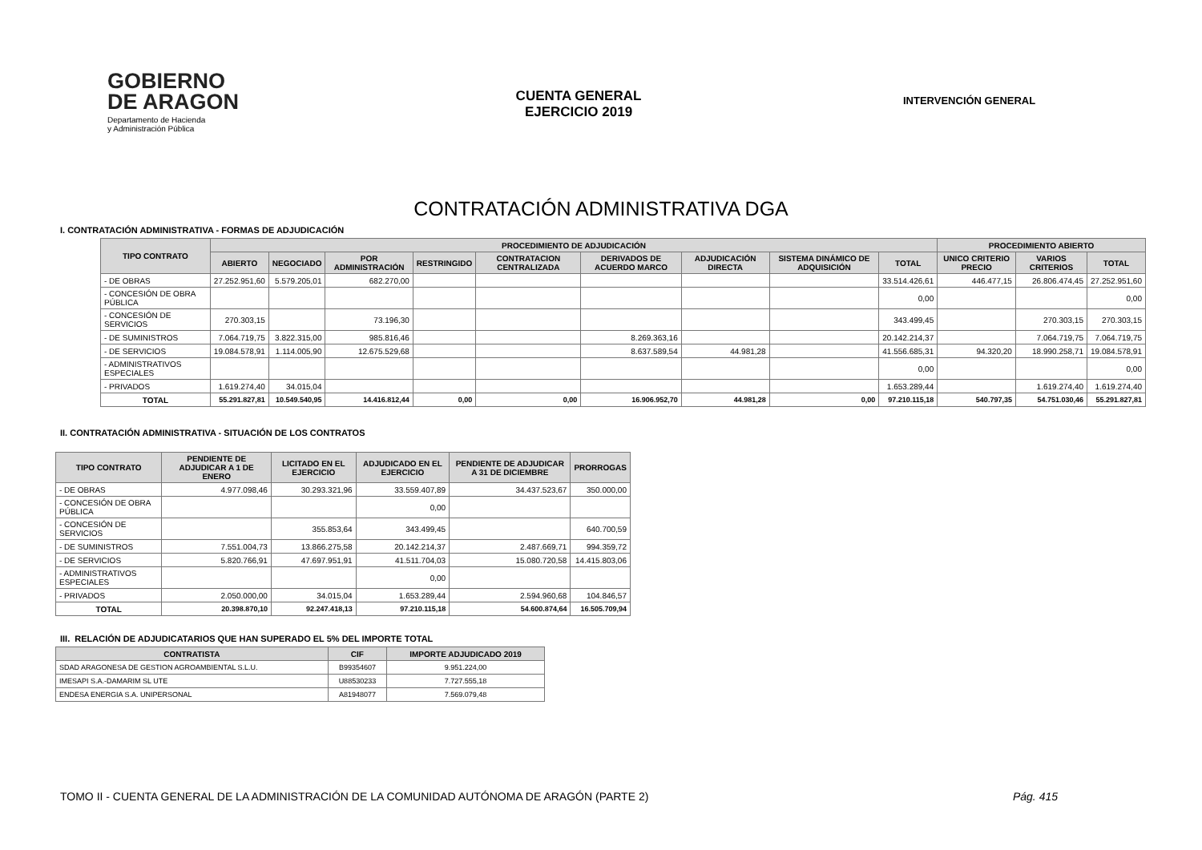GOBIERNO
DE ARAGON
Departamento de Hacienda
y Administración Pública
CUENTA GENERAL
EJERCICIO 2019
INTERVENCIÓN GENERAL
CONTRATACIÓN ADMINISTRATIVA DGA
I. CONTRATACIÓN ADMINISTRATIVA - FORMAS DE ADJUDICACIÓN
| TIPO CONTRATO | PROCEDIMIENTO DE ADJUDICACIÓN | | | | | | | | | PROCEDIMIENTO ABIERTO | | |
| --- | --- | --- | --- | --- | --- | --- | --- | --- | --- | --- | --- | --- |
| | ABIERTO | NEGOCIADO | POR ADMINISTRACIÓN | RESTRINGIDO | CONTRATACION CENTRALIZADA | DERIVADOS DE ACUERDO MARCO | ADJUDICACIÓN DIRECTA | SISTEMA DINÁMICO DE ADQUISICIÓN | TOTAL | UNICO CRITERIO PRECIO | VARIOS CRITERIOS | TOTAL |
| - DE OBRAS | 27.252.951,60 | 5.579.205,01 | 682.270,00 | | | | | | 33.514.426,61 | 446.477,15 | 26.806.474,45 | 27.252.951,60 |
| - CONCESIÓN DE OBRA PÚBLICA | | | | | | | | | 0,00 | | | 0,00 |
| - CONCESIÓN DE SERVICIOS | 270.303,15 | | 73.196,30 | | | | | | 343.499,45 | | 270.303,15 | 270.303,15 |
| - DE SUMINISTROS | 7.064.719,75 | 3.822.315,00 | 985.816,46 | | | 8.269.363,16 | | | 20.142.214,37 | | 7.064.719,75 | 7.064.719,75 |
| - DE SERVICIOS | 19.084.578,91 | 1.114.005,90 | 12.675.529,68 | | | 8.637.589,54 | 44.981,28 | | 41.556.685,31 | 94.320,20 | 18.990.258,71 | 19.084.578,91 |
| - ADMINISTRATIVOS ESPECIALES | | | | | | | | | 0,00 | | | 0,00 |
| - PRIVADOS | 1.619.274,40 | 34.015,04 | | | | | | | 1.653.289,44 | | 1.619.274,40 | 1.619.274,40 |
| TOTAL | 55.291.827,81 | 10.549.540,95 | 14.416.812,44 | 0,00 | 0,00 | 16.906.952,70 | 44.981,28 | 0,00 | 97.210.115,18 | 540.797,35 | 54.751.030,46 | 55.291.827,81 |
II. CONTRATACIÓN ADMINISTRATIVA - SITUACIÓN DE LOS CONTRATOS
| TIPO CONTRATO | PENDIENTE DE ADJUDICAR A 1 DE ENERO | LICITADO EN EL EJERCICIO | ADJUDICADO EN EL EJERCICIO | PENDIENTE DE ADJUDICAR A 31 DE DICIEMBRE | PRORROGAS |
| --- | --- | --- | --- | --- | --- |
| - DE OBRAS | 4.977.098,46 | 30.293.321,96 | 33.559.407,89 | 34.437.523,67 | 350.000,00 |
| - CONCESIÓN DE OBRA PÚBLICA | | | 0,00 | | |
| - CONCESIÓN DE SERVICIOS | | 355.853,64 | 343.499,45 | | 640.700,59 |
| - DE SUMINISTROS | 7.551.004,73 | 13.866.275,58 | 20.142.214,37 | 2.487.669,71 | 994.359,72 |
| - DE SERVICIOS | 5.820.766,91 | 47.697.951,91 | 41.511.704,03 | 15.080.720,58 | 14.415.803,06 |
| - ADMINISTRATIVOS ESPECIALES | | | 0,00 | | |
| - PRIVADOS | 2.050.000,00 | 34.015,04 | 1.653.289,44 | 2.594.960,68 | 104.846,57 |
| TOTAL | 20.398.870,10 | 92.247.418,13 | 97.210.115,18 | 54.600.874,64 | 16.505.709,94 |
III. RELACIÓN DE ADJUDICATARIOS QUE HAN SUPERADO EL 5% DEL IMPORTE TOTAL
| CONTRATISTA | CIF | IMPORTE ADJUDICADO 2019 |
| --- | --- | --- |
| SDAD ARAGONESA DE GESTION AGROAMBIENTAL S.L.U. | B99354607 | 9.951.224,00 |
| IMESAPI S.A.-DAMARIM SL UTE | U88530233 | 7.727.555,18 |
| ENDESA ENERGIA S.A. UNIPERSONAL | A81948077 | 7.569.079,48 |
TOMO II - CUENTA GENERAL DE LA ADMINISTRACIÓN DE LA COMUNIDAD AUTÓNOMA DE ARAGÓN (PARTE 2) Pág. 415